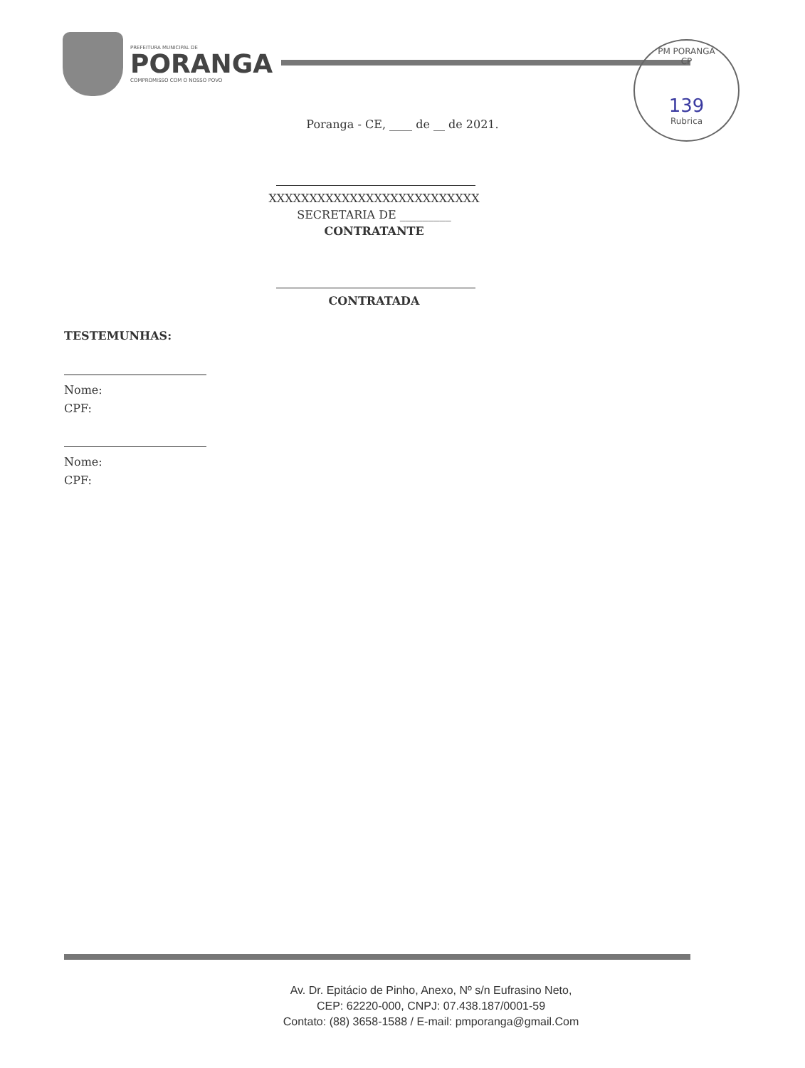PREFEITURA MUNICIPAL DE
PORANGA
COMPROMISSO COM O NOSSO POVO
PM PORANGA
CP
139
Rubrica
Poranga - CE, ____ de __ de 2021.
XXXXXXXXXXXXXXXXXXXXXXXXXX
SECRETARIA DE _________
CONTRATANTE
CONTRATADA
TESTEMUNHAS:
Nome:
CPF:
Nome:
CPF:
Av. Dr. Epitácio de Pinho, Anexo, Nº s/n Eufrasino Neto,
CEP: 62220-000, CNPJ: 07.438.187/0001-59
Contato: (88) 3658-1588 / E-mail: pmporanga@gmail.Com